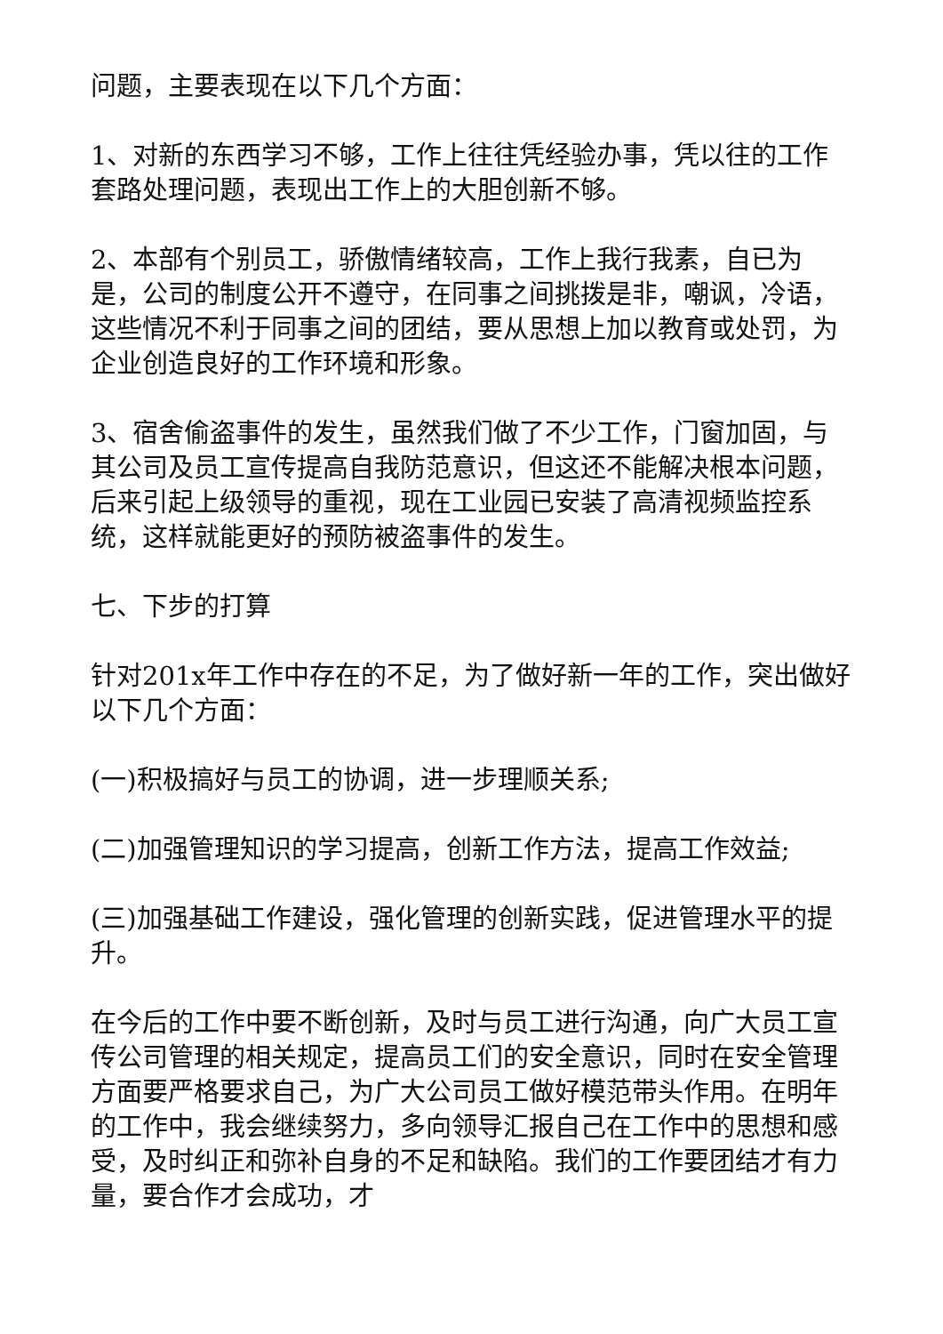问题，主要表现在以下几个方面：
1、对新的东西学习不够，工作上往往凭经验办事，凭以往的工作套路处理问题，表现出工作上的大胆创新不够。
2、本部有个别员工，骄傲情绪较高，工作上我行我素，自已为是，公司的制度公开不遵守，在同事之间挑拨是非，嘲讽，冷语，这些情况不利于同事之间的团结，要从思想上加以教育或处罚，为企业创造良好的工作环境和形象。
3、宿舍偷盗事件的发生，虽然我们做了不少工作，门窗加固，与其公司及员工宣传提高自我防范意识，但这还不能解决根本问题，后来引起上级领导的重视，现在工业园已安装了高清视频监控系统，这样就能更好的预防被盗事件的发生。
七、下步的打算
针对201x年工作中存在的不足，为了做好新一年的工作，突出做好以下几个方面：
(一)积极搞好与员工的协调，进一步理顺关系;
(二)加强管理知识的学习提高，创新工作方法，提高工作效益;
(三)加强基础工作建设，强化管理的创新实践，促进管理水平的提升。
在今后的工作中要不断创新，及时与员工进行沟通，向广大员工宣传公司管理的相关规定，提高员工们的安全意识，同时在安全管理方面要严格要求自己，为广大公司员工做好模范带头作用。在明年的工作中，我会继续努力，多向领导汇报自己在工作中的思想和感受，及时纠正和弥补自身的不足和缺陷。我们的工作要团结才有力量，要合作才会成功，才